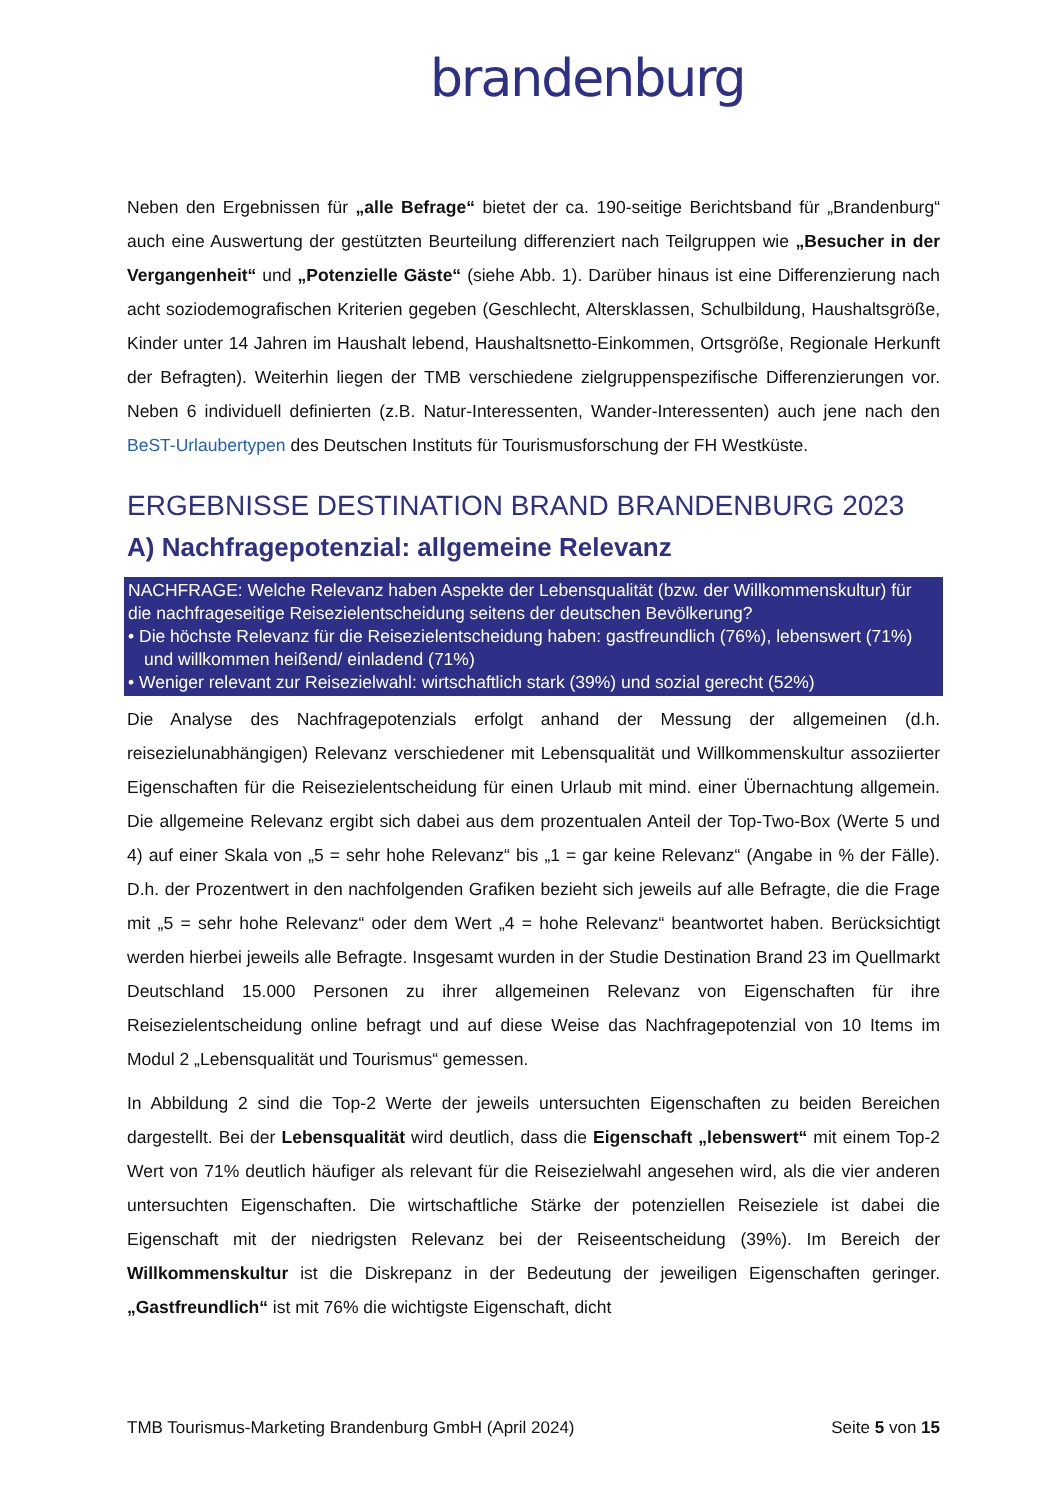brandenburg
Neben den Ergebnissen für „alle Befrage“ bietet der ca. 190-seitige Berichtsband für „Brandenburg“ auch eine Auswertung der gestützten Beurteilung differenziert nach Teilgruppen wie „Besucher in der Vergangenheit“ und „Potenzielle Gäste“ (siehe Abb. 1). Darüber hinaus ist eine Differenzierung nach acht soziodemografischen Kriterien gegeben (Geschlecht, Altersklassen, Schulbildung, Haushaltsgröße, Kinder unter 14 Jahren im Haushalt lebend, Haushaltsnetto-Einkommen, Ortsgröße, Regionale Herkunft der Befragten). Weiterhin liegen der TMB verschiedene zielgruppenspezifische Differenzierungen vor. Neben 6 individuell definierten (z.B. Natur-Interessenten, Wander-Interessenten) auch jene nach den BeST-Urlaubertypen des Deutschen Instituts für Tourismusforschung der FH Westküste.
ERGEBNISSE DESTINATION BRAND BRANDENBURG 2023
A) Nachfragepotenzial: allgemeine Relevanz
NACHFRAGE: Welche Relevanz haben Aspekte der Lebensqualität (bzw. der Willkommenskultur) für die nachfrageseitige Reisezielentscheidung seitens der deutschen Bevölkerung?
• Die höchste Relevanz für die Reisezielentscheidung haben: gastfreundlich (76%), lebenswert (71%) und willkommen heißend/ einladend (71%)
• Weniger relevant zur Reisezielwahl: wirtschaftlich stark (39%) und sozial gerecht (52%)
Die Analyse des Nachfragepotenzials erfolgt anhand der Messung der allgemeinen (d.h. reisezielunabhängigen) Relevanz verschiedener mit Lebensqualität und Willkommenskultur assoziierter Eigenschaften für die Reisezielentscheidung für einen Urlaub mit mind. einer Übernachtung allgemein. Die allgemeine Relevanz ergibt sich dabei aus dem prozentualen Anteil der Top-Two-Box (Werte 5 und 4) auf einer Skala von „5 = sehr hohe Relevanz“ bis „1 = gar keine Relevanz“ (Angabe in % der Fälle). D.h. der Prozentwert in den nachfolgenden Grafiken bezieht sich jeweils auf alle Befragte, die die Frage mit „5 = sehr hohe Relevanz“ oder dem Wert „4 = hohe Relevanz“ beantwortet haben. Berücksichtigt werden hierbei jeweils alle Befragte. Insgesamt wurden in der Studie Destination Brand 23 im Quellmarkt Deutschland 15.000 Personen zu ihrer allgemeinen Relevanz von Eigenschaften für ihre Reisezielentscheidung online befragt und auf diese Weise das Nachfragepotenzial von 10 Items im Modul 2 „Lebensqualität und Tourismus“ gemessen.
In Abbildung 2 sind die Top-2 Werte der jeweils untersuchten Eigenschaften zu beiden Bereichen dargestellt. Bei der Lebensqualität wird deutlich, dass die Eigenschaft „lebenswert“ mit einem Top-2 Wert von 71% deutlich häufiger als relevant für die Reisezielwahl angesehen wird, als die vier anderen untersuchten Eigenschaften. Die wirtschaftliche Stärke der potenziellen Reiseziele ist dabei die Eigenschaft mit der niedrigsten Relevanz bei der Reiseentscheidung (39%). Im Bereich der Willkommenskultur ist die Diskrepanz in der Bedeutung der jeweiligen Eigenschaften geringer. „Gastfreundlich“ ist mit 76% die wichtigste Eigenschaft, dicht
TMB Tourismus-Marketing Brandenburg GmbH (April 2024) Seite 5 von 15